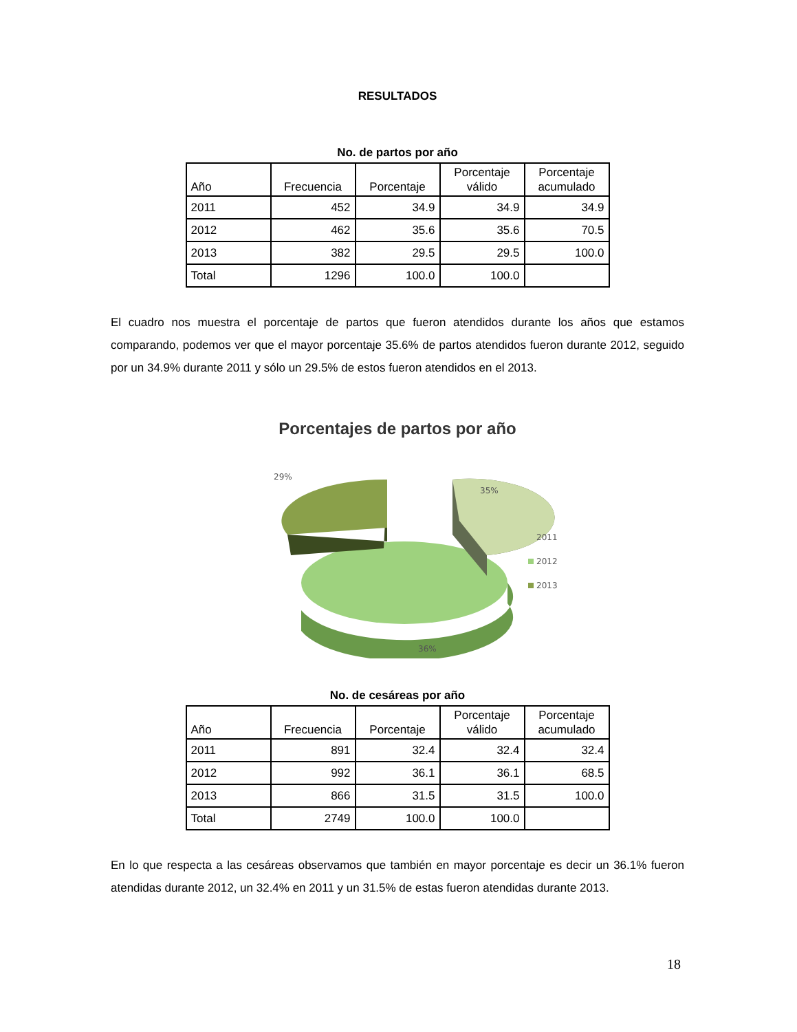RESULTADOS
No. de partos por año
| Año | Frecuencia | Porcentaje | Porcentaje válido | Porcentaje acumulado |
| --- | --- | --- | --- | --- |
| 2011 | 452 | 34.9 | 34.9 | 34.9 |
| 2012 | 462 | 35.6 | 35.6 | 70.5 |
| 2013 | 382 | 29.5 | 29.5 | 100.0 |
| Total | 1296 | 100.0 | 100.0 | |
El cuadro nos muestra el porcentaje de partos que fueron atendidos durante los años que estamos comparando, podemos ver que el mayor porcentaje 35.6% de partos atendidos fueron durante 2012, seguido por un 34.9% durante 2011 y sólo un 29.5% de estos fueron atendidos en el 2013.
Porcentajes de partos por año
29%
35%
36%
2011
2012
2013
No. de cesáreas por año
| Año | Frecuencia | Porcentaje | Porcentaje válido | Porcentaje acumulado |
| --- | --- | --- | --- | --- |
| 2011 | 891 | 32.4 | 32.4 | 32.4 |
| 2012 | 992 | 36.1 | 36.1 | 68.5 |
| 2013 | 866 | 31.5 | 31.5 | 100.0 |
| Total | 2749 | 100.0 | 100.0 | |
En lo que respecta a las cesáreas observamos que también en mayor porcentaje es decir un 36.1% fueron atendidas durante 2012, un 32.4% en 2011 y un 31.5% de estas fueron atendidas durante 2013.
18